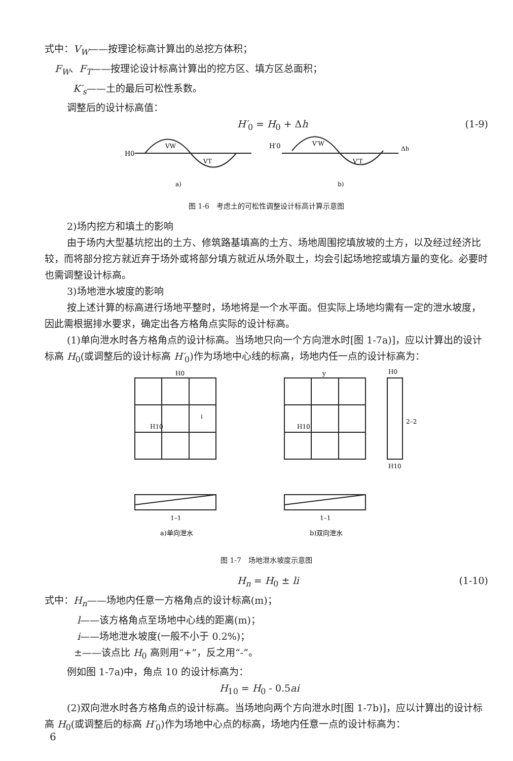式中：V<sub>W</sub>——按理论标高计算出的总挖方体积；
F<sub>W</sub>、F<sub>T</sub>——按理论设计标高计算出的挖方区、填方区总面积；
K′<sub>s</sub>——土的最后可松性系数。
调整后的设计标高值：
H′<sub>0</sub> = H<sub>0</sub> + Δh (1-9)
H0
VW
VT
a)
H′0
V′W
V′T
Δh
b)
图 1-6　考虑土的可松性调整设计标高计算示意图
2)场内挖方和填土的影响
由于场内大型基坑挖出的土方、修筑路基填高的土方、场地周围挖填放坡的土方，以及经过经济比较，而将部分挖方就近弃于场外或将部分填方就近从场外取土，均会引起场地挖或填方量的变化。必要时也需调整设计标高。
3)场地泄水坡度的影响
按上述计算的标高进行场地平整时，场地将是一个水平面。但实际上场地均需有一定的泄水坡度，因此需根据排水要求，确定出各方格角点实际的设计标高。
(1)单向泄水时各方格角点的设计标高。当场地只向一个方向泄水时[图 1-7a)]，应以计算出的设计标高 H<sub>0</sub>(或调整后的设计标高 H′<sub>0</sub>)作为场地中心线的标高，场地内任一点的设计标高为：
H0
H10
i
1–1
a)单向泄水
y
H10
1–1
b)双向泄水
H0
H10
2–2
图 1-7　场地泄水坡度示意图
H<sub>n</sub> = H<sub>0</sub> ± li (1-10)
式中：H<sub>n</sub>——场地内任意一方格角点的设计标高(m)；
l——该方格角点至场地中心线的距离(m)；
i——场地泄水坡度(一般不小于 0.2%)；
±——该点比 H<sub>0</sub> 高则用“+”，反之用“-”。
例如图 1-7a)中，角点 10 的设计标高为：
H<sub>10</sub> = H<sub>0</sub> - 0.5ai
(2)双向泄水时各方格角点的设计标高。当场地向两个方向泄水时[图 1-7b)]，应以计算出的设计标高 H<sub>0</sub>(或调整后的标高 H′<sub>0</sub>)作为场地中心点的标高，场地内任意一点的设计标高为：
6